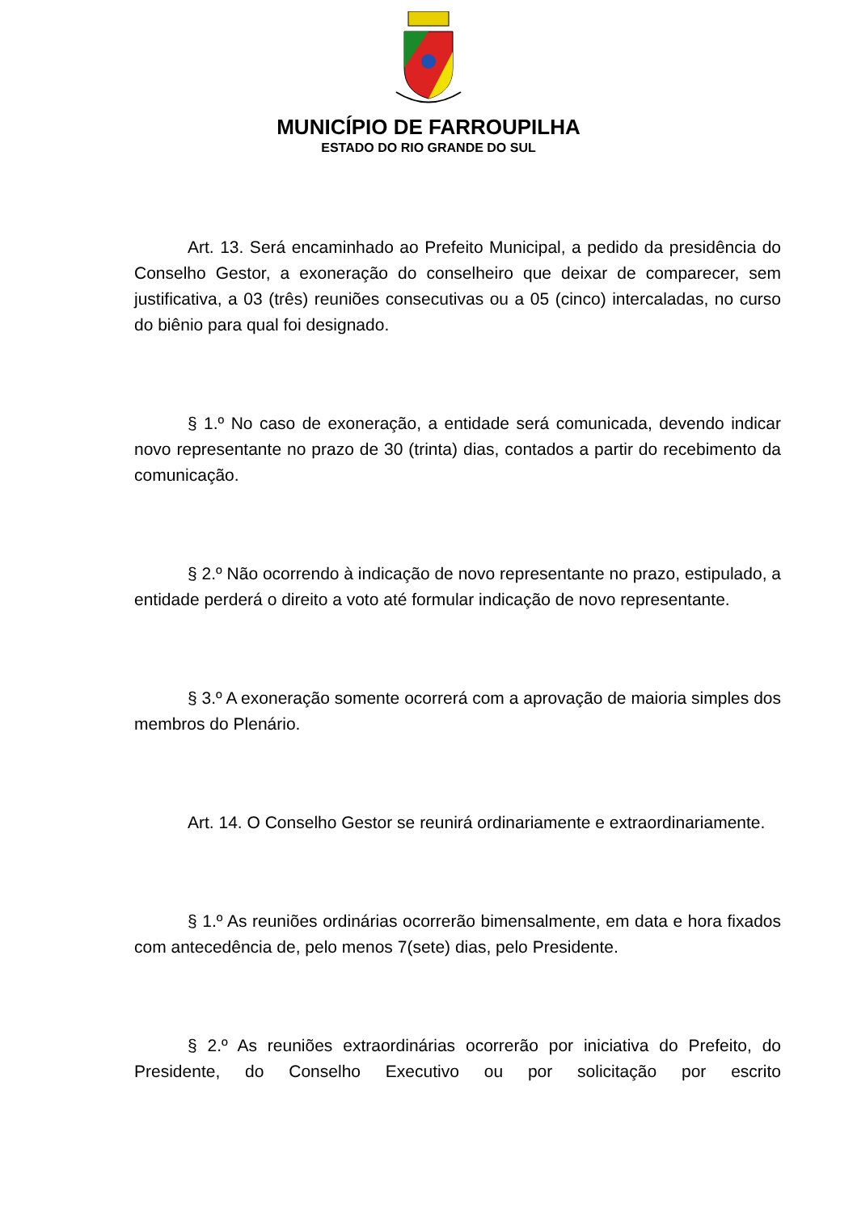MUNICÍPIO DE FARROUPILHA
ESTADO DO RIO GRANDE DO SUL
Art. 13. Será encaminhado ao Prefeito Municipal, a pedido da presidência do Conselho Gestor, a exoneração do conselheiro que deixar de comparecer, sem justificativa, a 03 (três) reuniões consecutivas ou a 05 (cinco) intercaladas, no curso do biênio para qual foi designado.
§ 1.º No caso de exoneração, a entidade será comunicada, devendo indicar novo representante no prazo de 30 (trinta) dias, contados a partir do recebimento da comunicação.
§ 2.º Não ocorrendo à indicação de novo representante no prazo, estipulado, a entidade perderá o direito a voto até formular indicação de novo representante.
§ 3.º A exoneração somente ocorrerá com a aprovação de maioria simples dos membros do Plenário.
Art. 14. O Conselho Gestor se reunirá ordinariamente e extraordinariamente.
§ 1.º As reuniões ordinárias ocorrerão bimensalmente, em data e hora fixados com antecedência de, pelo menos 7(sete) dias, pelo Presidente.
§ 2.º As reuniões extraordinárias ocorrerão por iniciativa do Prefeito, do Presidente, do Conselho Executivo ou por solicitação por escrito